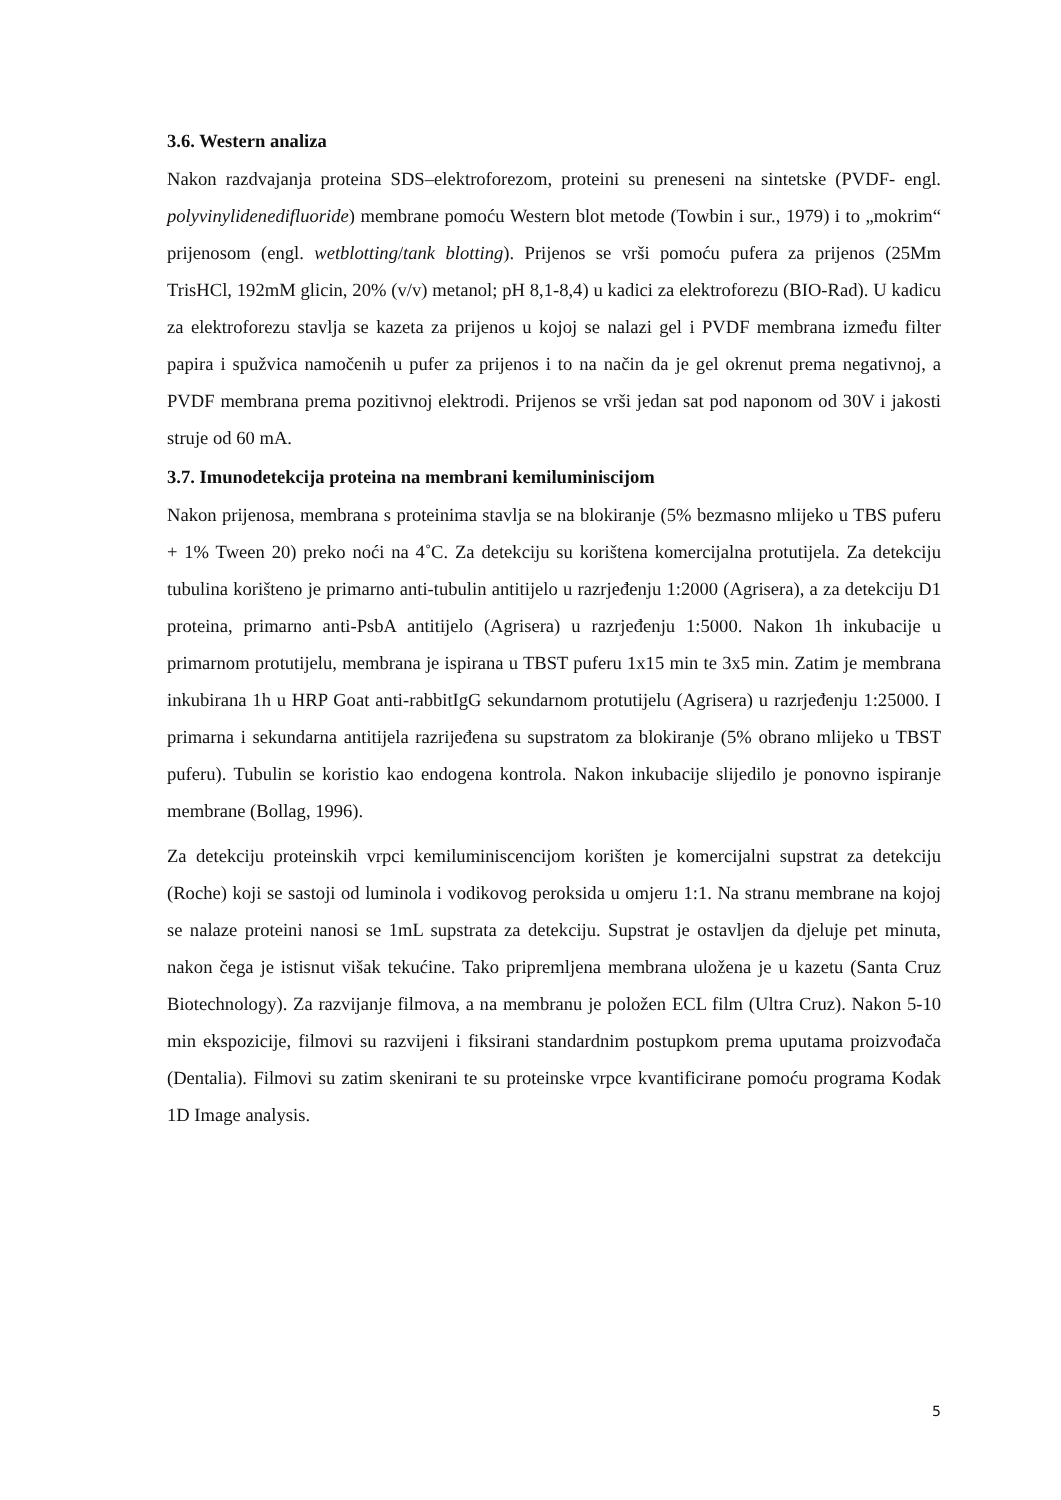3.6. Western analiza
Nakon razdvajanja proteina SDS–elektroforezom, proteini su preneseni na sintetske (PVDF- engl. polyvinylidenedifluoride) membrane pomoću Western blot metode (Towbin i sur., 1979) i to „mokrim“ prijenosom (engl. wetblotting/tank blotting). Prijenos se vrši pomoću pufera za prijenos (25Mm TrisHCl, 192mM glicin, 20% (v/v) metanol; pH 8,1-8,4) u kadici za elektroforezu (BIO-Rad). U kadicu za elektroforezu stavlja se kazeta za prijenos u kojoj se nalazi gel i PVDF membrana između filter papira i spužvica namočenih u pufer za prijenos i to na način da je gel okrenut prema negativnoj, a PVDF membrana prema pozitivnoj elektrodi. Prijenos se vrši jedan sat pod naponom od 30V i jakosti struje od 60 mA.
3.7. Imunodetekcija proteina na membrani kemiluminiscijom
Nakon prijenosa, membrana s proteinima stavlja se na blokiranje (5% bezmasno mlijeko u TBS puferu + 1% Tween 20) preko noći na 4˚C. Za detekciju su korištena komercijalna protutijela. Za detekciju tubulina korišteno je primarno anti-tubulin antitijelo u razrjeđenju 1:2000 (Agrisera), a za detekciju D1 proteina, primarno anti-PsbA antitijelo (Agrisera) u razrjeđenju 1:5000. Nakon 1h inkubacije u primarnom protutijelu, membrana je ispirana u TBST puferu 1x15 min te 3x5 min. Zatim je membrana inkubirana 1h u HRP Goat anti-rabbitIgG sekundarnom protutijelu (Agrisera) u razrjeđenju 1:25000. I primarna i sekundarna antitijela razrijeđena su supstratom za blokiranje (5% obrano mlijeko u TBST puferu). Tubulin se koristio kao endogena kontrola. Nakon inkubacije slijedilo je ponovno ispiranje membrane (Bollag, 1996).
Za detekciju proteinskih vrpci kemiluminiscencijom korišten je komercijalni supstrat za detekciju (Roche) koji se sastoji od luminola i vodikovog peroksida u omjeru 1:1. Na stranu membrane na kojoj se nalaze proteini nanosi se 1mL supstrata za detekciju. Supstrat je ostavljen da djeluje pet minuta, nakon čega je istisnut višak tekućine. Tako pripremljena membrana uložena je u kazetu (Santa Cruz Biotechnology). Za razvijanje filmova, a na membranu je položen ECL film (Ultra Cruz). Nakon 5-10 min ekspozicije, filmovi su razvijeni i fiksirani standardnim postupkom prema uputama proizvođača (Dentalia). Filmovi su zatim skenirani te su proteinske vrpce kvantificirane pomoću programa Kodak 1D Image analysis.
5